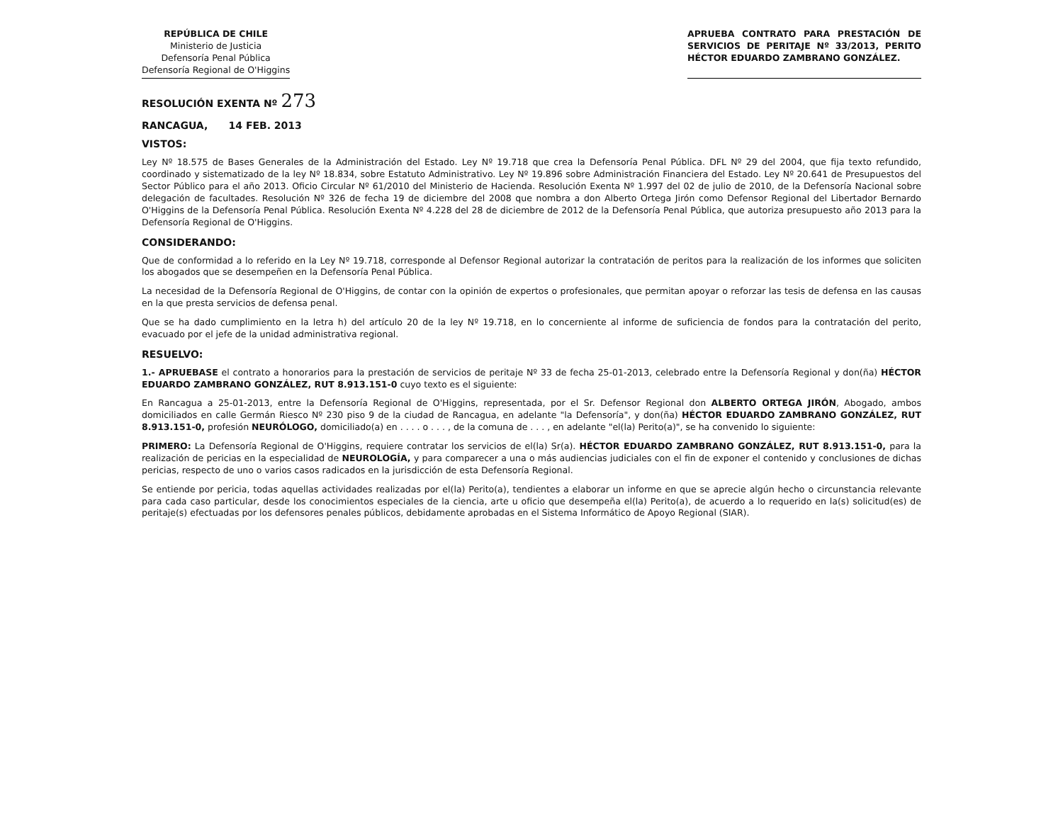REPÚBLICA DE CHILE
Ministerio de Justicia
Defensoría Penal Pública
Defensoría Regional de O'Higgins
APRUEBA CONTRATO PARA PRESTACIÓN DE SERVICIOS DE PERITAJE Nº 33/2013, PERITO HÉCTOR EDUARDO ZAMBRANO GONZÁLEZ.
RESOLUCIÓN EXENTA Nº 273
RANCAGUA, 14 FEB. 2013
VISTOS:
Ley Nº 18.575 de Bases Generales de la Administración del Estado. Ley Nº 19.718 que crea la Defensoría Penal Pública. DFL Nº 29 del 2004, que fija texto refundido, coordinado y sistematizado de la ley Nº 18.834, sobre Estatuto Administrativo. Ley Nº 19.896 sobre Administración Financiera del Estado. Ley Nº 20.641 de Presupuestos del Sector Público para el año 2013. Oficio Circular Nº 61/2010 del Ministerio de Hacienda. Resolución Exenta Nº 1.997 del 02 de julio de 2010, de la Defensoría Nacional sobre delegación de facultades. Resolución Nº 326 de fecha 19 de diciembre del 2008 que nombra a don Alberto Ortega Jirón como Defensor Regional del Libertador Bernardo O'Higgins de la Defensoría Penal Pública. Resolución Exenta Nº 4.228 del 28 de diciembre de 2012 de la Defensoría Penal Pública, que autoriza presupuesto año 2013 para la Defensoría Regional de O'Higgins.
CONSIDERANDO:
Que de conformidad a lo referido en la Ley Nº 19.718, corresponde al Defensor Regional autorizar la contratación de peritos para la realización de los informes que soliciten los abogados que se desempeñen en la Defensoría Penal Pública.
La necesidad de la Defensoría Regional de O'Higgins, de contar con la opinión de expertos o profesionales, que permitan apoyar o reforzar las tesis de defensa en las causas en la que presta servicios de defensa penal.
Que se ha dado cumplimiento en la letra h) del artículo 20 de la ley Nº 19.718, en lo concerniente al informe de suficiencia de fondos para la contratación del perito, evacuado por el jefe de la unidad administrativa regional.
RESUELVO:
1.- APRUEBASE el contrato a honorarios para la prestación de servicios de peritaje Nº 33 de fecha 25-01-2013, celebrado entre la Defensoría Regional y don(ña) HÉCTOR EDUARDO ZAMBRANO GONZÁLEZ, RUT 8.913.151-0 cuyo texto es el siguiente:
En Rancagua a 25-01-2013, entre la Defensoría Regional de O'Higgins, representada, por el Sr. Defensor Regional don ALBERTO ORTEGA JIRÓN, Abogado, ambos domiciliados en calle Germán Riesco Nº 230 piso 9 de la ciudad de Rancagua, en adelante "la Defensoría", y don(ña) HÉCTOR EDUARDO ZAMBRANO GONZÁLEZ, RUT 8.913.151-0, profesión NEURÓLOGO, domiciliado(a) en . . . . o . . . , de la comuna de . . . , en adelante "el(la) Perito(a)", se ha convenido lo siguiente:
PRIMERO: La Defensoría Regional de O'Higgins, requiere contratar los servicios de el(la) Sr(a). HÉCTOR EDUARDO ZAMBRANO GONZÁLEZ, RUT 8.913.151-0, para la realización de pericias en la especialidad de NEUROLOGÍA, y para comparecer a una o más audiencias judiciales con el fin de exponer el contenido y conclusiones de dichas pericias, respecto de uno o varios casos radicados en la jurisdicción de esta Defensoría Regional.
Se entiende por pericia, todas aquellas actividades realizadas por el(la) Perito(a), tendientes a elaborar un informe en que se aprecie algún hecho o circunstancia relevante para cada caso particular, desde los conocimientos especiales de la ciencia, arte u oficio que desempeña el(la) Perito(a), de acuerdo a lo requerido en la(s) solicitud(es) de peritaje(s) efectuadas por los defensores penales públicos, debidamente aprobadas en el Sistema Informático de Apoyo Regional (SIAR).